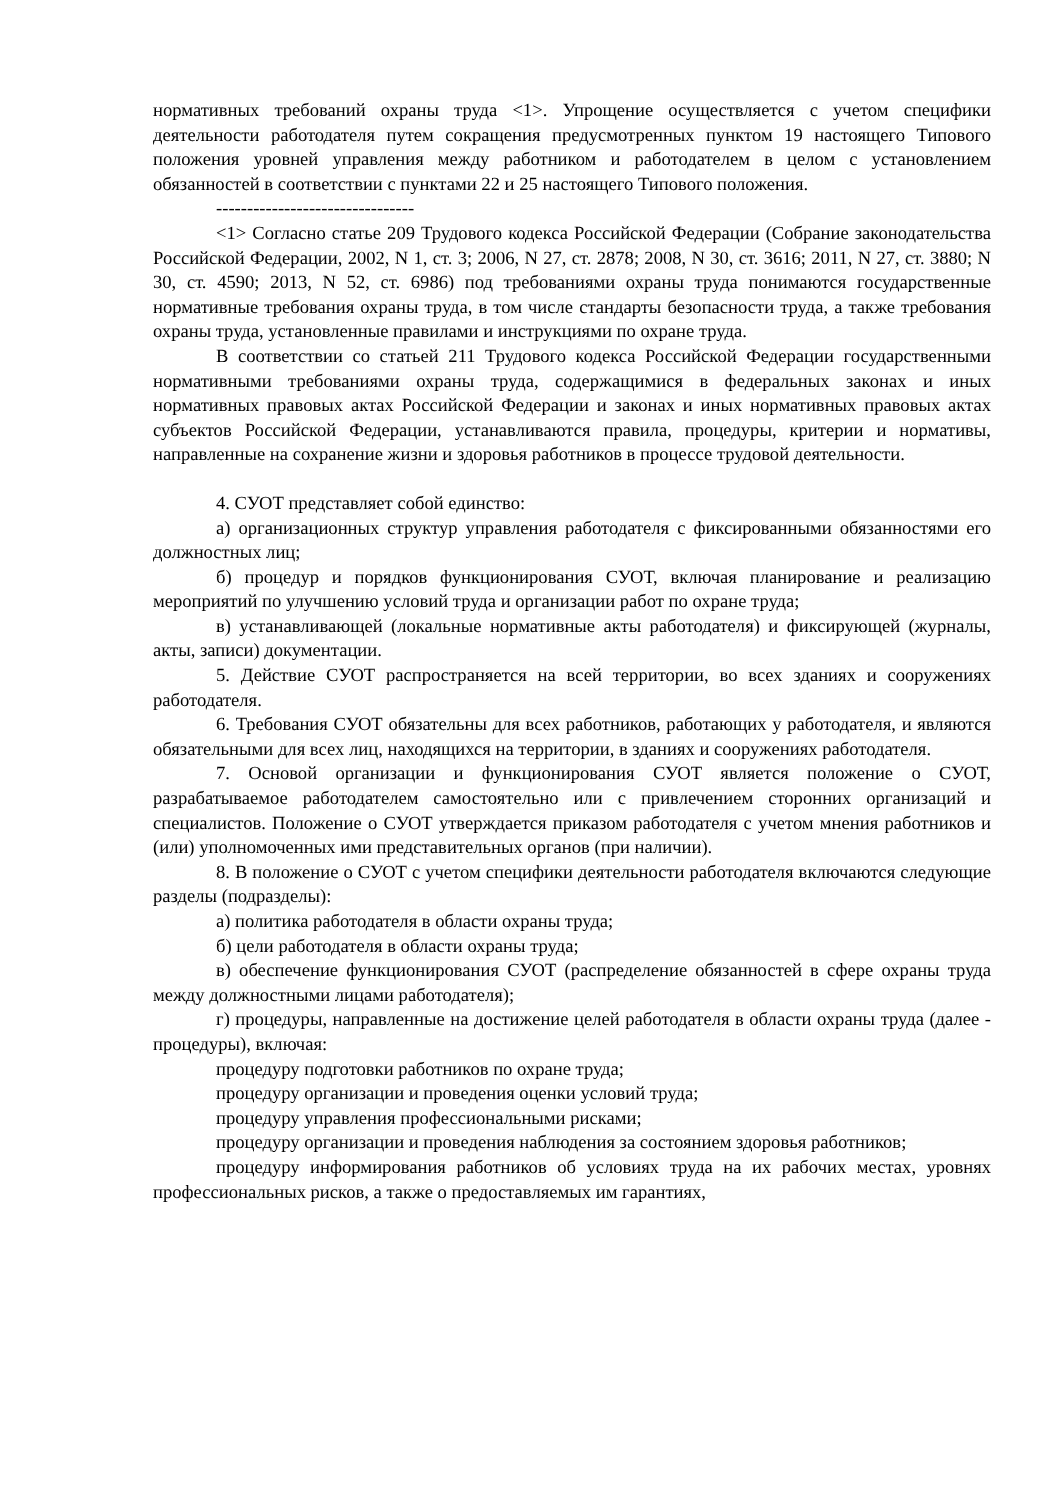нормативных требований охраны труда <1>. Упрощение осуществляется с учетом специфики деятельности работодателя путем сокращения предусмотренных пунктом 19 настоящего Типового положения уровней управления между работником и работодателем в целом с установлением обязанностей в соответствии с пунктами 22 и 25 настоящего Типового положения.
--------------------------------
<1> Согласно статье 209 Трудового кодекса Российской Федерации (Собрание законодательства Российской Федерации, 2002, N 1, ст. 3; 2006, N 27, ст. 2878; 2008, N 30, ст. 3616; 2011, N 27, ст. 3880; N 30, ст. 4590; 2013, N 52, ст. 6986) под требованиями охраны труда понимаются государственные нормативные требования охраны труда, в том числе стандарты безопасности труда, а также требования охраны труда, установленные правилами и инструкциями по охране труда.
В соответствии со статьей 211 Трудового кодекса Российской Федерации государственными нормативными требованиями охраны труда, содержащимися в федеральных законах и иных нормативных правовых актах Российской Федерации и законах и иных нормативных правовых актах субъектов Российской Федерации, устанавливаются правила, процедуры, критерии и нормативы, направленные на сохранение жизни и здоровья работников в процессе трудовой деятельности.
4. СУОТ представляет собой единство:
а) организационных структур управления работодателя с фиксированными обязанностями его должностных лиц;
б) процедур и порядков функционирования СУОТ, включая планирование и реализацию мероприятий по улучшению условий труда и организации работ по охране труда;
в) устанавливающей (локальные нормативные акты работодателя) и фиксирующей (журналы, акты, записи) документации.
5. Действие СУОТ распространяется на всей территории, во всех зданиях и сооружениях работодателя.
6. Требования СУОТ обязательны для всех работников, работающих у работодателя, и являются обязательными для всех лиц, находящихся на территории, в зданиях и сооружениях работодателя.
7. Основой организации и функционирования СУОТ является положение о СУОТ, разрабатываемое работодателем самостоятельно или с привлечением сторонних организаций и специалистов. Положение о СУОТ утверждается приказом работодателя с учетом мнения работников и (или) уполномоченных ими представительных органов (при наличии).
8. В положение о СУОТ с учетом специфики деятельности работодателя включаются следующие разделы (подразделы):
а) политика работодателя в области охраны труда;
б) цели работодателя в области охраны труда;
в) обеспечение функционирования СУОТ (распределение обязанностей в сфере охраны труда между должностными лицами работодателя);
г) процедуры, направленные на достижение целей работодателя в области охраны труда (далее - процедуры), включая:
процедуру подготовки работников по охране труда;
процедуру организации и проведения оценки условий труда;
процедуру управления профессиональными рисками;
процедуру организации и проведения наблюдения за состоянием здоровья работников;
процедуру информирования работников об условиях труда на их рабочих местах, уровнях профессиональных рисков, а также о предоставляемых им гарантиях,